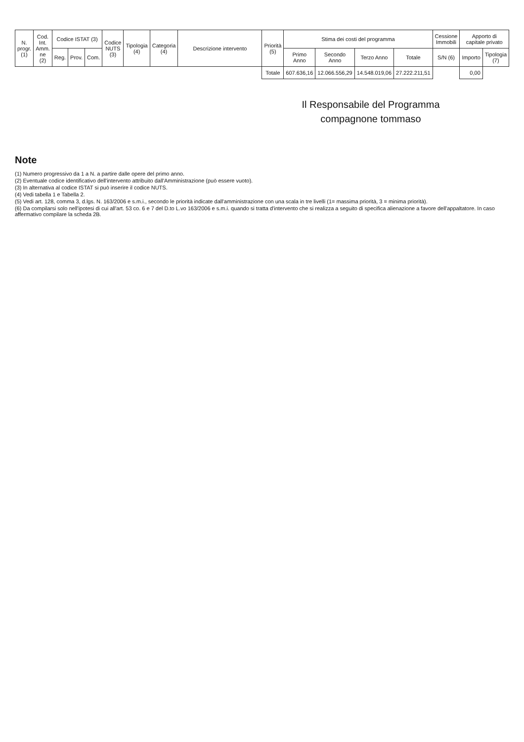| N. progr. (1) | Cod. Int. Amm. ne (2) | Codice ISTAT (3) | | | Codice NUTS (3) | Tipologia (4) | Categoria (4) | Descrizione intervento | Priorità (5) | Stima dei costi del programma | | | | Cessione Immobili | Apporto di capitale privato | |
| --- | --- | --- | --- | --- | --- | --- | --- | --- | --- | --- | --- | --- | --- | --- | --- | --- |
| | | Reg. | Prov. | Com. | | | | | | Primo Anno | Secondo Anno | Terzo Anno | Totale | S/N (6) | Importo | Tipologia (7) |
| | | | | | | | | | Totale | 607.636,16 | 12.066.556,29 | 14.548.019,06 | 27.222.211,51 | | 0,00 | |
Il Responsabile del Programma
compagnone tommaso
Note
(1) Numero progressivo da 1 a N. a partire dalle opere del primo anno.
(2) Eventuale codice identificativo dell'intervento attribuito dall'Amministrazione (può essere vuoto).
(3) In alternativa al codice ISTAT si può inserire il codice NUTS.
(4) Vedi tabella 1 e Tabella 2.
(5) Vedi art. 128, comma 3, d.lgs. N. 163/2006 e s.m.i., secondo le priorità indicate dall'amministrazione con una scala in tre livelli (1= massima priorità, 3 = minima priorità).
(6) Da compilarsi solo nell'ipotesi di cui all'art. 53 co. 6 e 7 del D.to L.vo 163/2006 e s.m.i. quando si tratta d'intervento che si realizza a seguito di specifica alienazione a favore dell'appaltatore. In caso affermativo compilare la scheda 2B.